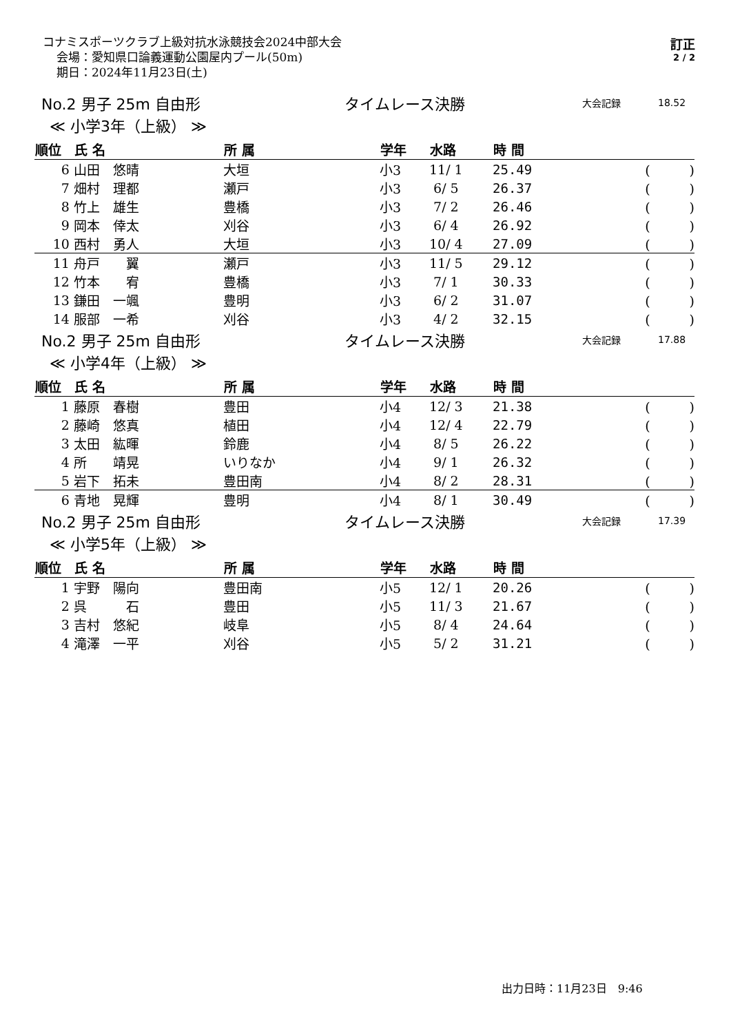コナミスポーツクラブ上級対抗水泳競技会2024中部大会
会場：愛知県口論義運動公園屋内プール(50m)
期日：2024年11月23日(土)
訂正
2 / 2
No.2 男子 25m 自由形 タイムレース決勝
大会記録 18.52
≪ 小学3年（上級） ≫
| 順位 | 氏 名 | 所 属 | 学年 | 水路 | 時 間 | |
| --- | --- | --- | --- | --- | --- | --- |
| 6 | 山田 悠晴 | 大垣 | 小3 | 11/ 1 | 25.49 | ( ) |
| 7 | 畑村 理都 | 瀬戸 | 小3 | 6/ 5 | 26.37 | ( ) |
| 8 | 竹上 雄生 | 豊橋 | 小3 | 7/ 2 | 26.46 | ( ) |
| 9 | 岡本 倖太 | 刈谷 | 小3 | 6/ 4 | 26.92 | ( ) |
| 10 | 西村 勇人 | 大垣 | 小3 | 10/ 4 | 27.09 | ( ) |
| 11 | 舟戸 翼 | 瀬戸 | 小3 | 11/ 5 | 29.12 | ( ) |
| 12 | 竹本 宥 | 豊橋 | 小3 | 7/ 1 | 30.33 | ( ) |
| 13 | 鎌田 一颯 | 豊明 | 小3 | 6/ 2 | 31.07 | ( ) |
| 14 | 服部 一希 | 刈谷 | 小3 | 4/ 2 | 32.15 | ( ) |
No.2 男子 25m 自由形 タイムレース決勝
大会記録 17.88
≪ 小学4年（上級） ≫
| 順位 | 氏 名 | 所 属 | 学年 | 水路 | 時 間 | |
| --- | --- | --- | --- | --- | --- | --- |
| 1 | 藤原 春樹 | 豊田 | 小4 | 12/ 3 | 21.38 | ( ) |
| 2 | 藤崎 悠真 | 植田 | 小4 | 12/ 4 | 22.79 | ( ) |
| 3 | 太田 紘暉 | 鈴鹿 | 小4 | 8/ 5 | 26.22 | ( ) |
| 4 | 所 靖晃 | いりなか | 小4 | 9/ 1 | 26.32 | ( ) |
| 5 | 岩下 拓未 | 豊田南 | 小4 | 8/ 2 | 28.31 | ( ) |
| 6 | 青地 晃輝 | 豊明 | 小4 | 8/ 1 | 30.49 | ( ) |
No.2 男子 25m 自由形 タイムレース決勝
大会記録 17.39
≪ 小学5年（上級） ≫
| 順位 | 氏 名 | 所 属 | 学年 | 水路 | 時 間 | |
| --- | --- | --- | --- | --- | --- | --- |
| 1 | 宇野 陽向 | 豊田南 | 小5 | 12/ 1 | 20.26 | ( ) |
| 2 | 呉 石 | 豊田 | 小5 | 11/ 3 | 21.67 | ( ) |
| 3 | 吉村 悠紀 | 岐阜 | 小5 | 8/ 4 | 24.64 | ( ) |
| 4 | 滝澤 一平 | 刈谷 | 小5 | 5/ 2 | 31.21 | ( ) |
出力日時：11月23日　9:46